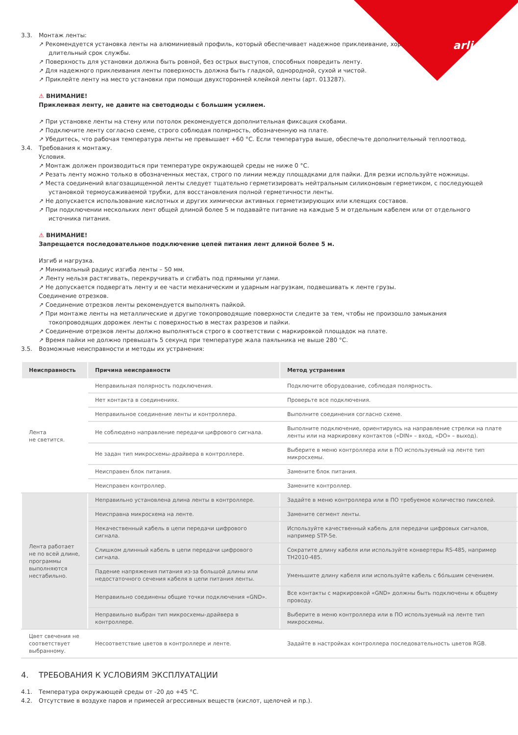arlight
3.3. Монтаж ленты:
↗ Рекомендуется установка ленты на алюминиевый профиль, который обеспечивает надежное приклеивание, хороший теплоотвод и длительный срок службы.
↗ Поверхность для установки должна быть ровной, без острых выступов, способных повредить ленту.
↗ Для надежного приклеивания ленты поверхность должна быть гладкой, однородной, сухой и чистой.
↗ Приклейте ленту на место установки при помощи двухсторонней клейкой ленты (арт. 013287).
⚠ ВНИМАНИЕ!
Приклеивая ленту, не давите на светодиоды с большим усилием.
↗ При установке ленты на стену или потолок рекомендуется дополнительная фиксация скобами.
↗ Подключите ленту согласно схеме, строго соблюдая полярность, обозначенную на плате.
↗ Убедитесь, что рабочая температура ленты не превышает +60 °С. Если температура выше, обеспечьте дополнительный теплоотвод.
3.4. Требования к монтажу.
Условия.
↗ Монтаж должен производиться при температуре окружающей среды не ниже 0 °С.
↗ Резать ленту можно только в обозначенных местах, строго по линии между площадками для пайки. Для резки используйте ножницы.
↗ Места соединений влагозащищенной ленты следует тщательно герметизировать нейтральным силиконовым герметиком, с последующей установкой термоусаживаемой трубки, для восстановления полной герметичности ленты.
↗ Не допускается использование кислотных и других химически активных герметизирующих или клеящих составов.
↗ При подключении нескольких лент общей длиной более 5 м подавайте питание на каждые 5 м отдельным кабелем или от отдельного источника питания.
⚠ ВНИМАНИЕ!
Запрещается последовательное подключение цепей питания лент длиной более 5 м.
Изгиб и нагрузка.
↗ Минимальный радиус изгиба ленты – 50 мм.
↗ Ленту нельзя растягивать, перекручивать и сгибать под прямыми углами.
↗ Не допускается подвергать ленту и ее части механическим и ударным нагрузкам, подвешивать к ленте грузы.
Соединение отрезков.
↗ Соединение отрезков ленты рекомендуется выполнять пайкой.
↗ При монтаже ленты на металлические и другие токопроводящие поверхности следите за тем, чтобы не произошло замыкания токопроводящих дорожек ленты с поверхностью в местах разрезов и пайки.
↗ Соединение отрезков ленты должно выполняться строго в соответствии с маркировкой площадок на плате.
↗ Время пайки не должно превышать 5 секунд при температуре жала паяльника не выше 280 °С.
3.5. Возможные неисправности и методы их устранения:
| Неисправность | Причина неисправности | Метод устранения |
| --- | --- | --- |
| Лента не светится. | Неправильная полярность подключения. | Подключите оборудование, соблюдая полярность. |
| | Нет контакта в соединениях. | Проверьте все подключения. |
| | Неправильное соединение ленты и контроллера. | Выполните соединения согласно схеме. |
| | Не соблюдено направление передачи цифрового сигнала. | Выполните подключение, ориентируясь на направление стрелки на плате ленты или на маркировку контактов («DIN» – вход, «DO» – выход). |
| | Не задан тип микросхемы-драйвера в контроллере. | Выберите в меню контроллера или в ПО используемый на ленте тип микросхемы. |
| | Неисправен блок питания. | Замените блок питания. |
| | Неисправен контроллер. | Замените контроллер. |
| Лента работает не по всей длине, программы выполняются нестабильно. | Неправильно установлена длина ленты в контроллере. | Задайте в меню контроллера или в ПО требуемое количество пикселей. |
| | Неисправна микросхема на ленте. | Замените сегмент ленты. |
| | Некачественный кабель в цепи передачи цифрового сигнала. | Используйте качественный кабель для передачи цифровых сигналов, например STP-5e. |
| | Слишком длинный кабель в цепи передачи цифрового сигнала. | Сократите длину кабеля или используйте конвертеры RS-485, например TH2010-485. |
| | Падение напряжения питания из-за большой длины или недостаточного сечения кабеля в цепи питания ленты. | Уменьшите длину кабеля или используйте кабель с бо́льшим сечением. |
| | Неправильно соединены общие точки подключения «GND». | Все контакты с маркировкой «GND» должны быть подключены к общему проводу. |
| | Неправильно выбран тип микросхемы-драйвера в контроллере. | Выберите в меню контроллера или в ПО используемый на ленте тип микросхемы. |
| Цвет свечения не соответствует выбранному. | Несоответствие цветов в контроллере и ленте. | Задайте в настройках контроллера последовательность цветов RGB. |
4. ТРЕБОВАНИЯ К УСЛОВИЯМ ЭКСПЛУАТАЦИИ
4.1. Температура окружающей среды от -20 до +45 °С.
4.2. Отсутствие в воздухе паров и примесей агрессивных веществ (кислот, щелочей и пр.).